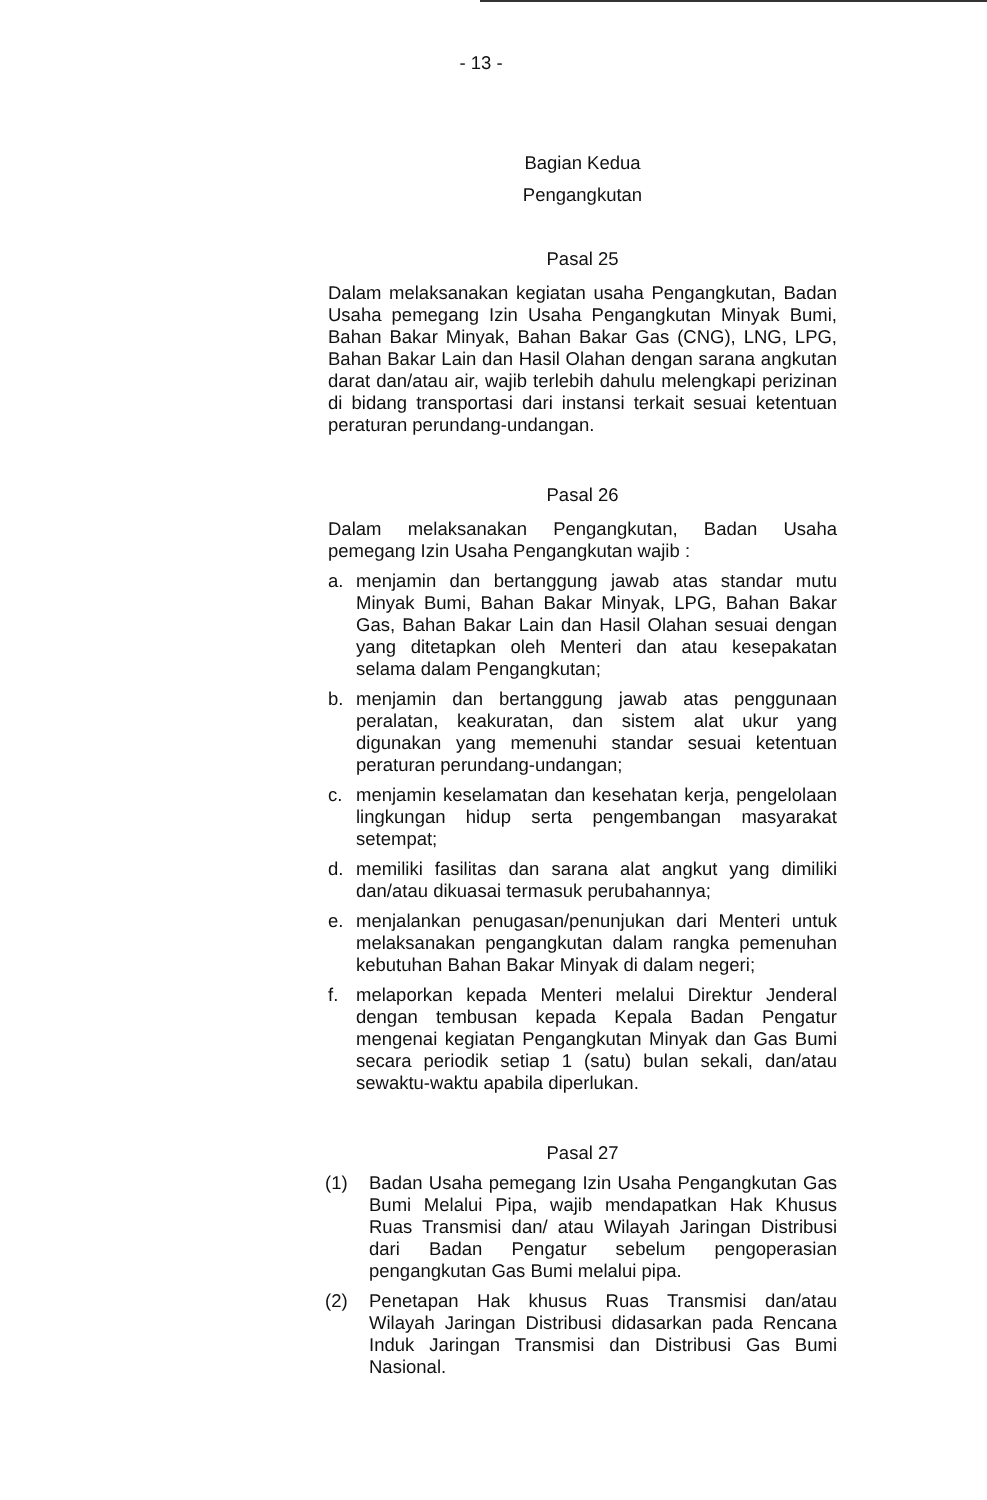- 13 -
Bagian Kedua
Pengangkutan
Pasal 25
Dalam melaksanakan kegiatan usaha Pengangkutan, Badan Usaha pemegang Izin Usaha Pengangkutan Minyak Bumi, Bahan Bakar Minyak, Bahan Bakar Gas (CNG), LNG, LPG, Bahan Bakar Lain dan Hasil Olahan dengan sarana angkutan darat dan/atau air, wajib terlebih dahulu melengkapi perizinan di bidang transportasi dari instansi terkait sesuai ketentuan peraturan perundang-undangan.
Pasal 26
Dalam melaksanakan Pengangkutan, Badan Usaha pemegang Izin Usaha Pengangkutan wajib :
a. menjamin dan bertanggung jawab atas standar mutu Minyak Bumi, Bahan Bakar Minyak, LPG, Bahan Bakar Gas, Bahan Bakar Lain dan Hasil Olahan sesuai dengan yang ditetapkan oleh Menteri dan atau kesepakatan selama dalam Pengangkutan;
b. menjamin dan bertanggung jawab atas penggunaan peralatan, keakuratan, dan sistem alat ukur yang digunakan yang memenuhi standar sesuai ketentuan peraturan perundang-undangan;
c. menjamin keselamatan dan kesehatan kerja, pengelolaan lingkungan hidup serta pengembangan masyarakat setempat;
d. memiliki fasilitas dan sarana alat angkut yang dimiliki dan/atau dikuasai termasuk perubahannya;
e. menjalankan penugasan/penunjukan dari Menteri untuk melaksanakan pengangkutan dalam rangka pemenuhan kebutuhan Bahan Bakar Minyak di dalam negeri;
f. melaporkan kepada Menteri melalui Direktur Jenderal dengan tembusan kepada Kepala Badan Pengatur mengenai kegiatan Pengangkutan Minyak dan Gas Bumi secara periodik setiap 1 (satu) bulan sekali, dan/atau sewaktu-waktu apabila diperlukan.
Pasal 27
(1) Badan Usaha pemegang Izin Usaha Pengangkutan Gas Bumi Melalui Pipa, wajib mendapatkan Hak Khusus Ruas Transmisi dan/ atau Wilayah Jaringan Distribusi dari Badan Pengatur sebelum pengoperasian pengangkutan Gas Bumi melalui pipa.
(2) Penetapan Hak khusus Ruas Transmisi dan/atau Wilayah Jaringan Distribusi didasarkan pada Rencana Induk Jaringan Transmisi dan Distribusi Gas Bumi Nasional.